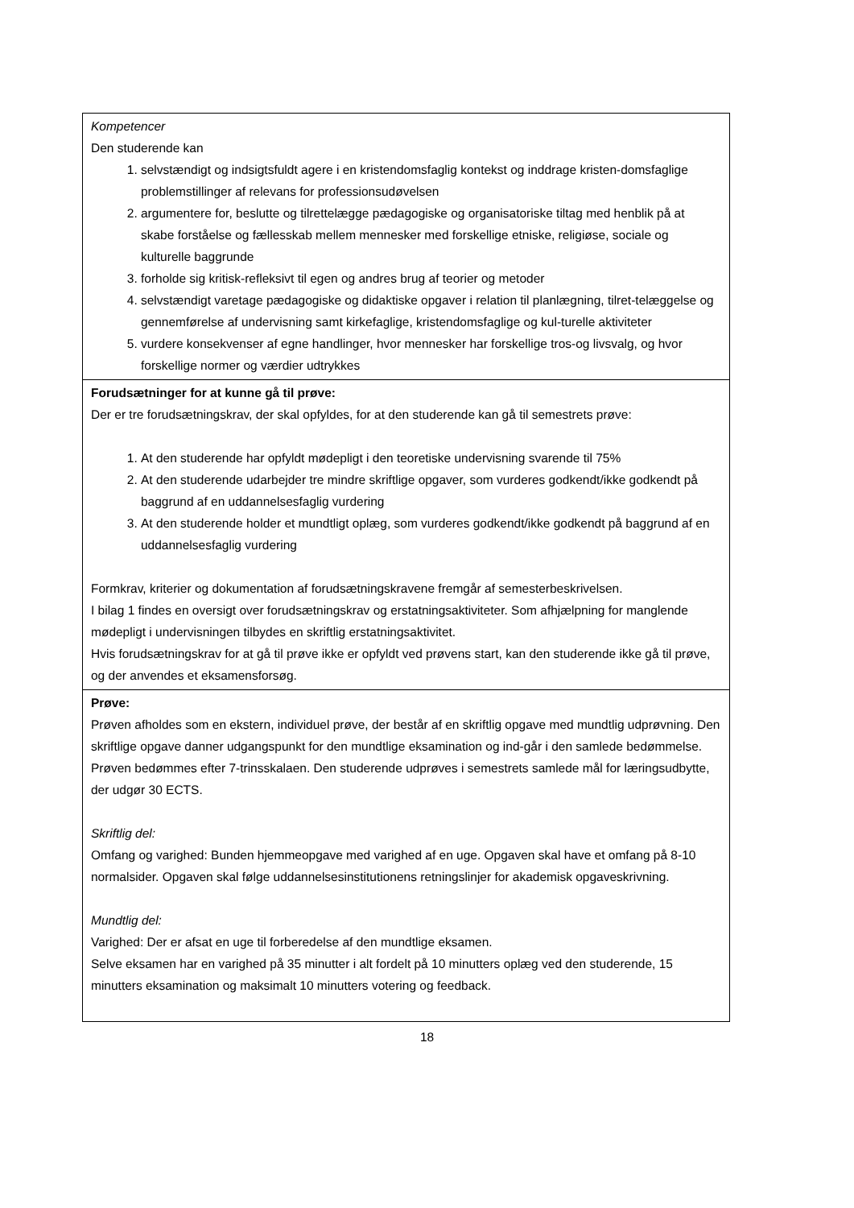| Kompetencer Den studerende kan 1. selvstændigt og indsigtsfuldt agere i en kristendomsfaglig kontekst og inddrage kristen-domsfaglige problemstillinger af relevans for professionsudøvelsen 2. argumentere for, beslutte og tilrettelægge pædagogiske og organisatoriske tiltag med henblik på at skabe forståelse og fællesskab mellem mennesker med forskellige etniske, religiøse, sociale og kulturelle baggrunde 3. forholde sig kritisk-refleksivt til egen og andres brug af teorier og metoder 4. selvstændigt varetage pædagogiske og didaktiske opgaver i relation til planlægning, tilret-telæggelse og gennemførelse af undervisning samt kirkefaglige, kristendomsfaglige og kul-turelle aktiviteter 5. vurdere konsekvenser af egne handlinger, hvor mennesker har forskellige tros-og livsvalg, og hvor forskellige normer og værdier udtrykkes |
| Forudsætninger for at kunne gå til prøve: Der er tre forudsætningskrav, der skal opfyldes, for at den studerende kan gå til semestrets prøve: 1. At den studerende har opfyldt mødepligt i den teoretiske undervisning svarende til 75% 2. At den studerende udarbejder tre mindre skriftlige opgaver, som vurderes godkendt/ikke godkendt på baggrund af en uddannelsesfaglig vurdering 3. At den studerende holder et mundtligt oplæg, som vurderes godkendt/ikke godkendt på baggrund af en uddannelsesfaglig vurdering Formkrav, kriterier og dokumentation af forudsætningskravene fremgår af semesterbeskrivelsen. I bilag 1 findes en oversigt over forudsætningskrav og erstatningsaktiviteter. Som afhjælpning for manglende mødepligt i undervisningen tilbydes en skriftlig erstatningsaktivitet. Hvis forudsætningskrav for at gå til prøve ikke er opfyldt ved prøvens start, kan den studerende ikke gå til prøve, og der anvendes et eksamensforsøg. |
| Prøve: Prøven afholdes som en ekstern, individuel prøve, der består af en skriftlig opgave med mundtlig udprøvning. Den skriftlige opgave danner udgangspunkt for den mundtlige eksamination og ind-går i den samlede bedømmelse. Prøven bedømmes efter 7-trinsskalaen. Den studerende udprøves i semestrets samlede mål for læringsudbytte, der udgør 30 ECTS. Skriftlig del: Omfang og varighed: Bunden hjemmeopgave med varighed af en uge. Opgaven skal have et omfang på 8-10 normalsider. Opgaven skal følge uddannelsesinstitutionens retningslinjer for akademisk opgaveskrivning. Mundtlig del: Varighed: Der er afsat en uge til forberedelse af den mundtlige eksamen. Selve eksamen har en varighed på 35 minutter i alt fordelt på 10 minutters oplæg ved den studerende, 15 minutters eksamination og maksimalt 10 minutters votering og feedback. |
18